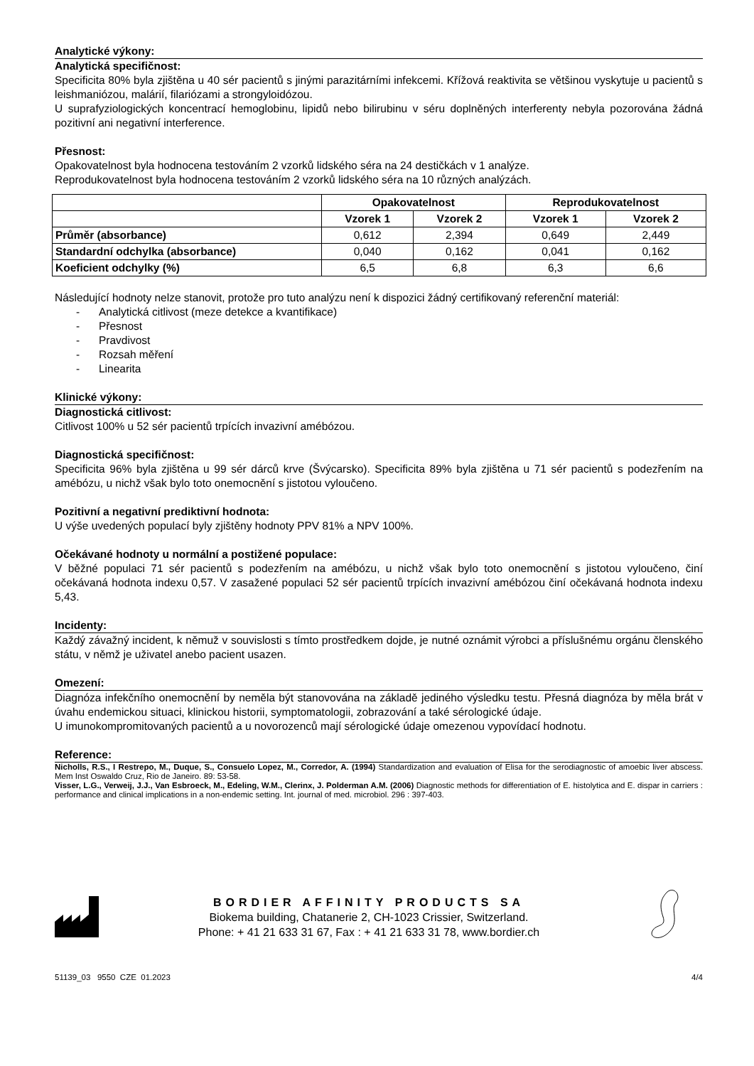Analytické výkony:
Analytická specifičnost:
Specificita 80% byla zjištěna u 40 sér pacientů s jinými parazitárními infekcemi. Křížová reaktivita se většinou vyskytuje u pacientů s leishmaniózou, malárií, filariózami a strongyloidózou.
U suprafyziologických koncentrací hemoglobinu, lipidů nebo bilirubinu v séru doplněných interferenty nebyla pozorována žádná pozitivní ani negativní interference.
Přesnost:
Opakovatelnost byla hodnocena testováním 2 vzorků lidského séra na 24 destičkách v 1 analýze.
Reprodukovatelnost byla hodnocena testováním 2 vzorků lidského séra na 10 různých analýzách.
| | Opakovatelnost | | Reprodukovatelnost | |
| --- | --- | --- | --- | --- |
| | Vzorek 1 | Vzorek 2 | Vzorek 1 | Vzorek 2 |
| Průměr (absorbance) | 0,612 | 2,394 | 0,649 | 2,449 |
| Standardní odchylka (absorbance) | 0,040 | 0,162 | 0,041 | 0,162 |
| Koeficient odchylky (%) | 6,5 | 6,8 | 6,3 | 6,6 |
Následující hodnoty nelze stanovit, protože pro tuto analýzu není k dispozici žádný certifikovaný referenční materiál:
- Analytická citlivost (meze detekce a kvantifikace)
- Přesnost
- Pravdivost
- Rozsah měření
- Linearita
Klinické výkony:
Diagnostická citlivost:
Citlivost 100% u 52 sér pacientů trpících invazivní amébózou.
Diagnostická specifičnost:
Specificita 96% byla zjištěna u 99 sér dárců krve (Švýcarsko). Specificita 89% byla zjištěna u 71 sér pacientů s podezřením na amébózu, u nichž však bylo toto onemocnění s jistotou vyloučeno.
Pozitivní a negativní prediktivní hodnota:
U výše uvedených populací byly zjištěny hodnoty PPV 81% a NPV 100%.
Očekávané hodnoty u normální a postižené populace:
V běžné populaci 71 sér pacientů s podezřením na amébózu, u nichž však bylo toto onemocnění s jistotou vyloučeno, činí očekávaná hodnota indexu 0,57. V zasažené populaci 52 sér pacientů trpících invazivní amébózou činí očekávaná hodnota indexu 5,43.
Incidenty:
Každý závažný incident, k němuž v souvislosti s tímto prostředkem dojde, je nutné oznámit výrobci a příslušnému orgánu členského státu, v němž je uživatel anebo pacient usazen.
Omezení:
Diagnóza infekčního onemocnění by neměla být stanovována na základě jediného výsledku testu. Přesná diagnóza by měla brát v úvahu endemickou situaci, klinickou historii, symptomatologii, zobrazování a také sérologické údaje.
U imunokompromitovaných pacientů a u novorozenců mají sérologické údaje omezenou vypovídací hodnotu.
Reference:
Nicholls, R.S., I Restrepo, M., Duque, S., Consuelo Lopez, M., Corredor, A. (1994) Standardization and evaluation of Elisa for the serodiagnostic of amoebic liver abscess. Mem Inst Oswaldo Cruz, Rio de Janeiro. 89: 53-58.
Visser, L.G., Verweij, J.J., Van Esbroeck, M., Edeling, W.M., Clerinx, J. Polderman A.M. (2006) Diagnostic methods for differentiation of E. histolytica and E. dispar in carriers : performance and clinical implications in a non-endemic setting. Int. journal of med. microbiol. 296 : 397-403.
BORDIER AFFINITY PRODUCTS SA
Biokema building, Chatanerie 2, CH-1023 Crissier, Switzerland.
Phone: + 41 21 633 31 67, Fax : + 41 21 633 31 78, www.bordier.ch
51139_03 9550 CZE 01.2023 4/4